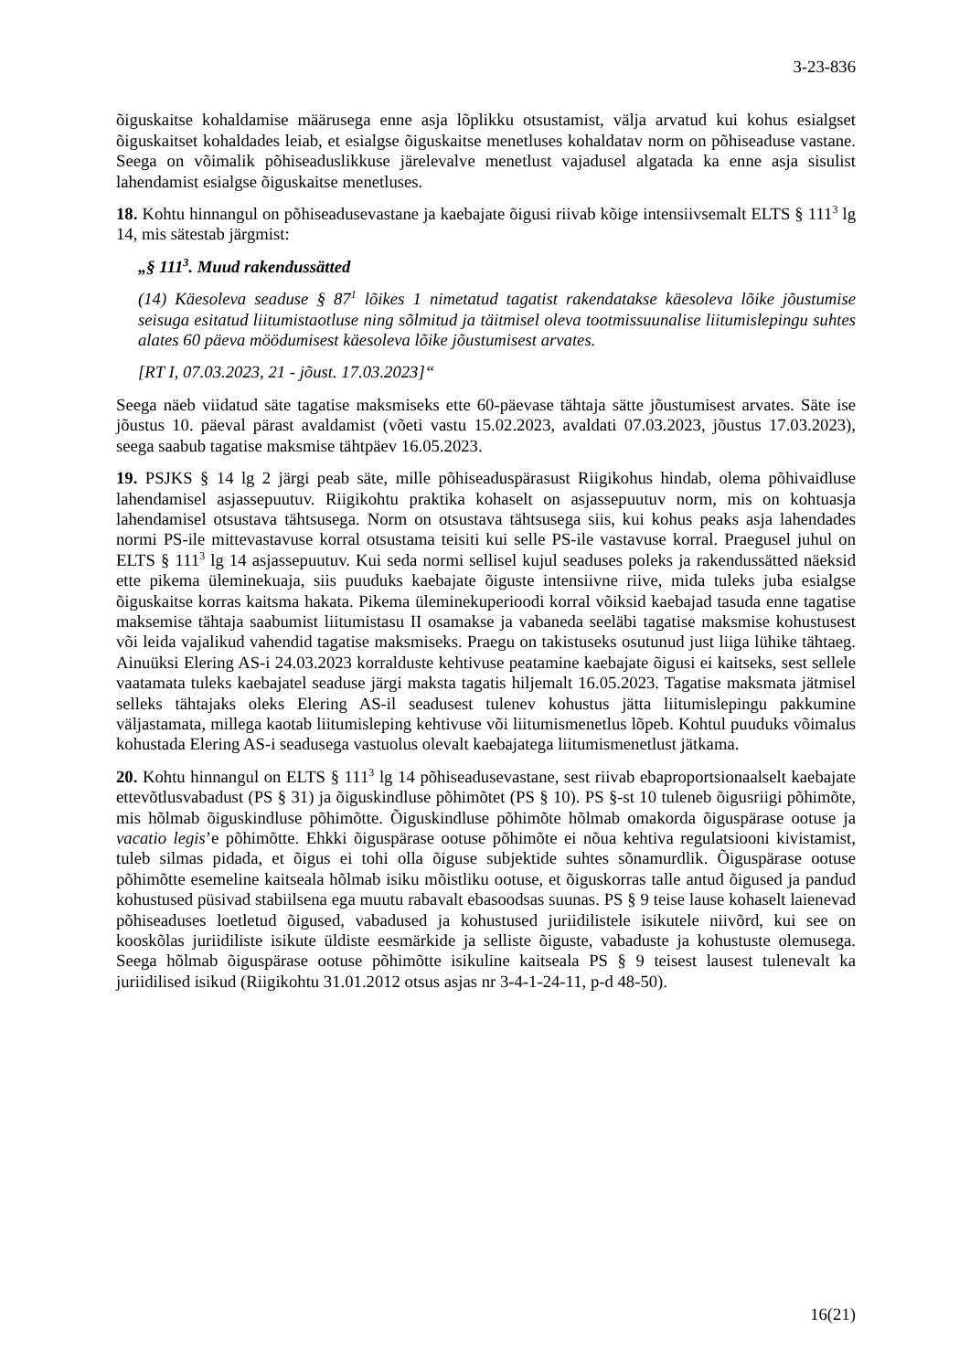3-23-836
õiguskaitse kohaldamise määrusega enne asja lõplikku otsustamist, välja arvatud kui kohus esialgset õiguskaitset kohaldades leiab, et esialgse õiguskaitse menetluses kohaldatav norm on põhiseaduse vastane. Seega on võimalik põhiseaduslikkuse järelevalve menetlust vajadusel algatada ka enne asja sisulist lahendamist esialgse õiguskaitse menetluses.
18. Kohtu hinnangul on põhiseadusevastane ja kaebajate õigusi riivab kõige intensiivsemalt ELTS § 111<sup>3</sup> lg 14, mis sätestab järgmist:
„§ 111<sup>3</sup>. Muud rakendussätted
(14) Käesoleva seaduse § 87<sup>1</sup> lõikes 1 nimetatud tagatist rakendatakse käesoleva lõike jõustumise seisuga esitatud liitumistaotluse ning sõlmitud ja täitmisel oleva tootmissuunalise liitumislepingu suhtes alates 60 päeva möödumisest käesoleva lõike jõustumisest arvates.
[RT I, 07.03.2023, 21 - jõust. 17.03.2023]“
Seega näeb viidatud säte tagatise maksmiseks ette 60-päevase tähtaja sätte jõustumisest arvates. Säte ise jõustus 10. päeval pärast avaldamist (võeti vastu 15.02.2023, avaldati 07.03.2023, jõustus 17.03.2023), seega saabub tagatise maksmise tähtpäev 16.05.2023.
19. PSJKS § 14 lg 2 järgi peab säte, mille põhiseaduspärasust Riigikohus hindab, olema põhivaidluse lahendamisel asjassepuutuv. Riigikohtu praktika kohaselt on asjassepuutuv norm, mis on kohtuasja lahendamisel otsustava tähtsusega. Norm on otsustava tähtsusega siis, kui kohus peaks asja lahendades normi PS-ile mittevastavuse korral otsustama teisiti kui selle PS-ile vastavuse korral. Praegusel juhul on ELTS § 111<sup>3</sup> lg 14 asjassepuutuv. Kui seda normi sellisel kujul seaduses poleks ja rakendussätted näeksid ette pikema üleminekuaja, siis puuduks kaebajate õiguste intensiivne riive, mida tuleks juba esialgse õiguskaitse korras kaitsma hakata. Pikema üleminekuperioodi korral võiksid kaebajad tasuda enne tagatise maksemise tähtaja saabumist liitumistasu II osamakse ja vabaneda seeläbi tagatise maksmise kohustusest või leida vajalikud vahendid tagatise maksmiseks. Praegu on takistuseks osutunud just liiga lühike tähtaeg. Ainuüksi Elering AS-i 24.03.2023 korralduste kehtivuse peatamine kaebajate õigusi ei kaitseks, sest sellele vaatamata tuleks kaebajatel seaduse järgi maksta tagatis hiljemalt 16.05.2023. Tagatise maksmata jätmisel selleks tähtajaks oleks Elering AS-il seadusest tulenev kohustus jätta liitumislepingu pakkumine väljastamata, millega kaotab liitumisleping kehtivuse või liitumismenetlus lõpeb. Kohtul puuduks võimalus kohustada Elering AS-i seadusega vastuolus olevalt kaebajatega liitumismenetlust jätkama.
20. Kohtu hinnangul on ELTS § 111<sup>3</sup> lg 14 põhiseadusevastane, sest riivab ebaproportsionaalselt kaebajate ettevõtlusvabadust (PS § 31) ja õiguskindluse põhimõtet (PS § 10). PS §-st 10 tuleneb õigusriigi põhimõte, mis hõlmab õiguskindluse põhimõtte. Õiguskindluse põhimõte hõlmab omakorda õiguspärase ootuse ja vacatio legis’e põhimõtte. Ehkki õiguspärase ootuse põhimõte ei nõua kehtiva regulatsiooni kivistamist, tuleb silmas pidada, et õigus ei tohi olla õiguse subjektide suhtes sõnamurdlik. Õiguspärase ootuse põhimõtte esemeline kaitseala hõlmab isiku mõistliku ootuse, et õiguskorras talle antud õigused ja pandud kohustused püsivad stabiilsena ega muutu rabavalt ebasoodsas suunas. PS § 9 teise lause kohaselt laienevad põhiseaduses loetletud õigused, vabadused ja kohustused juriidilistele isikutele niivõrd, kui see on kooskõlas juriidiliste isikute üldiste eesmärkide ja selliste õiguste, vabaduste ja kohustuste olemusega. Seega hõlmab õiguspärase ootuse põhimõtte isikuline kaitseala PS § 9 teisest lausest tulenevalt ka juriidilised isikud (Riigikohtu 31.01.2012 otsus asjas nr 3-4-1-24-11, p-d 48-50).
16(21)